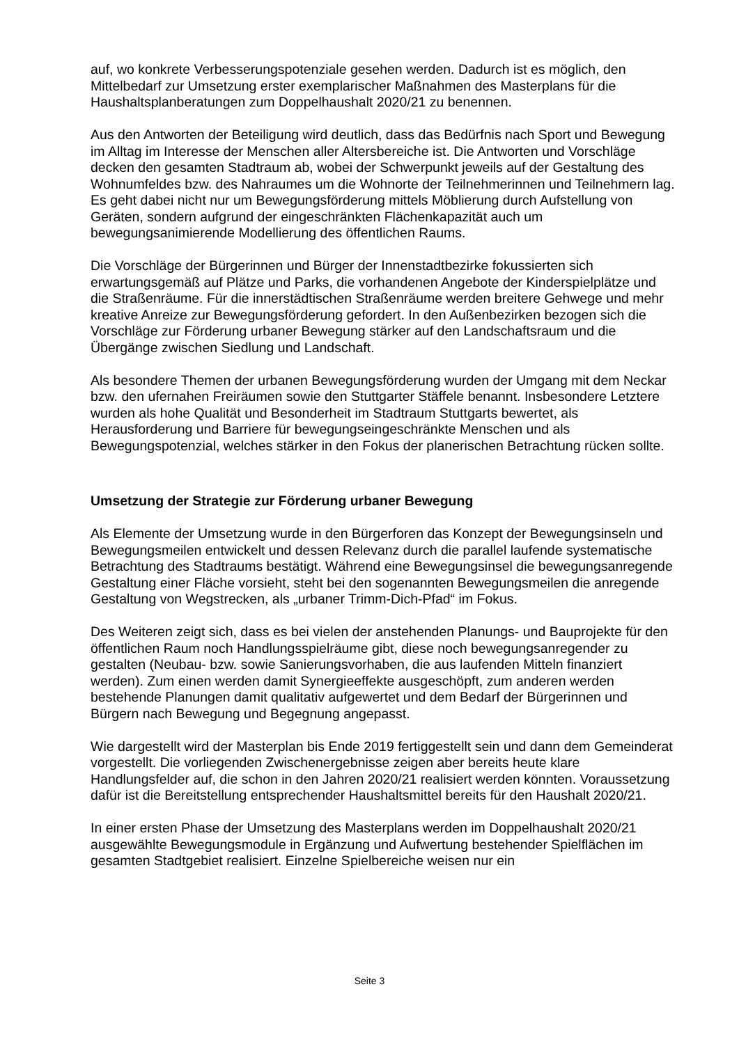auf, wo konkrete Verbesserungspotenziale gesehen werden. Dadurch ist es möglich, den Mittelbedarf zur Umsetzung erster exemplarischer Maßnahmen des Masterplans für die Haushaltsplanberatungen zum Doppelhaushalt 2020/21 zu benennen.
Aus den Antworten der Beteiligung wird deutlich, dass das Bedürfnis nach Sport und Bewegung im Alltag im Interesse der Menschen aller Altersbereiche ist. Die Antworten und Vorschläge decken den gesamten Stadtraum ab, wobei der Schwerpunkt jeweils auf der Gestaltung des Wohnumfeldes bzw. des Nahraumes um die Wohnorte der Teilnehmerinnen und Teilnehmern lag. Es geht dabei nicht nur um Bewegungsförderung mittels Möblierung durch Aufstellung von Geräten, sondern aufgrund der eingeschränkten Flächenkapazität auch um bewegungsanimierende Modellierung des öffentlichen Raums.
Die Vorschläge der Bürgerinnen und Bürger der Innenstadtbezirke fokussierten sich erwartungsgemäß auf Plätze und Parks, die vorhandenen Angebote der Kinderspielplätze und die Straßenräume. Für die innerstädtischen Straßenräume werden breitere Gehwege und mehr kreative Anreize zur Bewegungsförderung gefordert. In den Außenbezirken bezogen sich die Vorschläge zur Förderung urbaner Bewegung stärker auf den Landschaftsraum und die Übergänge zwischen Siedlung und Landschaft.
Als besondere Themen der urbanen Bewegungsförderung wurden der Umgang mit dem Neckar bzw. den ufernahen Freiräumen sowie den Stuttgarter Stäffele benannt. Insbesondere Letztere wurden als hohe Qualität und Besonderheit im Stadtraum Stuttgarts bewertet, als Herausforderung und Barriere für bewegungseingeschränkte Menschen und als Bewegungspotenzial, welches stärker in den Fokus der planerischen Betrachtung rücken sollte.
Umsetzung der Strategie zur Förderung urbaner Bewegung
Als Elemente der Umsetzung wurde in den Bürgerforen das Konzept der Bewegungsinseln und Bewegungsmeilen entwickelt und dessen Relevanz durch die parallel laufende systematische Betrachtung des Stadtraums bestätigt. Während eine Bewegungsinsel die bewegungsanregende Gestaltung einer Fläche vorsieht, steht bei den sogenannten Bewegungsmeilen die anregende Gestaltung von Wegstrecken, als „urbaner Trimm-Dich-Pfad“ im Fokus.
Des Weiteren zeigt sich, dass es bei vielen der anstehenden Planungs- und Bauprojekte für den öffentlichen Raum noch Handlungsspielräume gibt, diese noch bewegungsanregender zu gestalten (Neubau- bzw. sowie Sanierungsvorhaben, die aus laufenden Mitteln finanziert werden). Zum einen werden damit Synergieeffekte ausgeschöpft, zum anderen werden bestehende Planungen damit qualitativ aufgewertet und dem Bedarf der Bürgerinnen und Bürgern nach Bewegung und Begegnung angepasst.
Wie dargestellt wird der Masterplan bis Ende 2019 fertiggestellt sein und dann dem Gemeinderat vorgestellt. Die vorliegenden Zwischenergebnisse zeigen aber bereits heute klare Handlungsfelder auf, die schon in den Jahren 2020/21 realisiert werden könnten. Voraussetzung dafür ist die Bereitstellung entsprechender Haushaltsmittel bereits für den Haushalt 2020/21.
In einer ersten Phase der Umsetzung des Masterplans werden im Doppelhaushalt 2020/21 ausgewählte Bewegungsmodule in Ergänzung und Aufwertung bestehender Spielflächen im gesamten Stadtgebiet realisiert. Einzelne Spielbereiche weisen nur ein
Seite 3